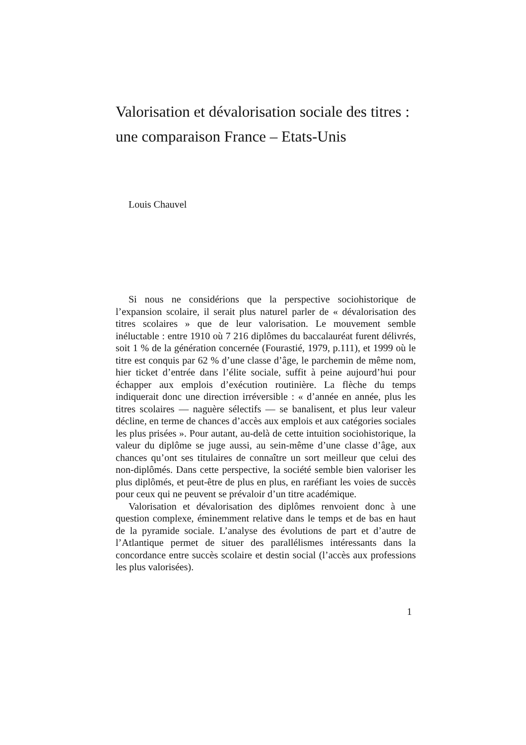Valorisation et dévalorisation sociale des titres : une comparaison France – Etats-Unis
Louis Chauvel
Si nous ne considérions que la perspective sociohistorique de l’expansion scolaire, il serait plus naturel parler de « dévalorisation des titres scolaires » que de leur valorisation. Le mouvement semble inéluctable : entre 1910 où 7 216 diplômes du baccalauréat furent délivrés, soit 1 % de la génération concernée (Fourastié, 1979, p.111), et 1999 où le titre est conquis par 62 % d’une classe d’âge, le parchemin de même nom, hier ticket d’entrée dans l’élite sociale, suffit à peine aujourd’hui pour échapper aux emplois d’exécution routinière. La flèche du temps indiquerait donc une direction irréversible : « d’année en année, plus les titres scolaires — naguère sélectifs — se banalisent, et plus leur valeur décline, en terme de chances d’accès aux emplois et aux catégories sociales les plus prisées ». Pour autant, au-delà de cette intuition sociohistorique, la valeur du diplôme se juge aussi, au sein-même d’une classe d’âge, aux chances qu’ont ses titulaires de connaître un sort meilleur que celui des non-diplômés. Dans cette perspective, la société semble bien valoriser les plus diplômés, et peut-être de plus en plus, en raréfiant les voies de succès pour ceux qui ne peuvent se prévaloir d’un titre académique.
Valorisation et dévalorisation des diplômes renvoient donc à une question complexe, éminemment relative dans le temps et de bas en haut de la pyramide sociale. L’analyse des évolutions de part et d’autre de l’Atlantique permet de situer des parallélismes intéressants dans la concordance entre succès scolaire et destin social (l’accès aux professions les plus valorisées).
1